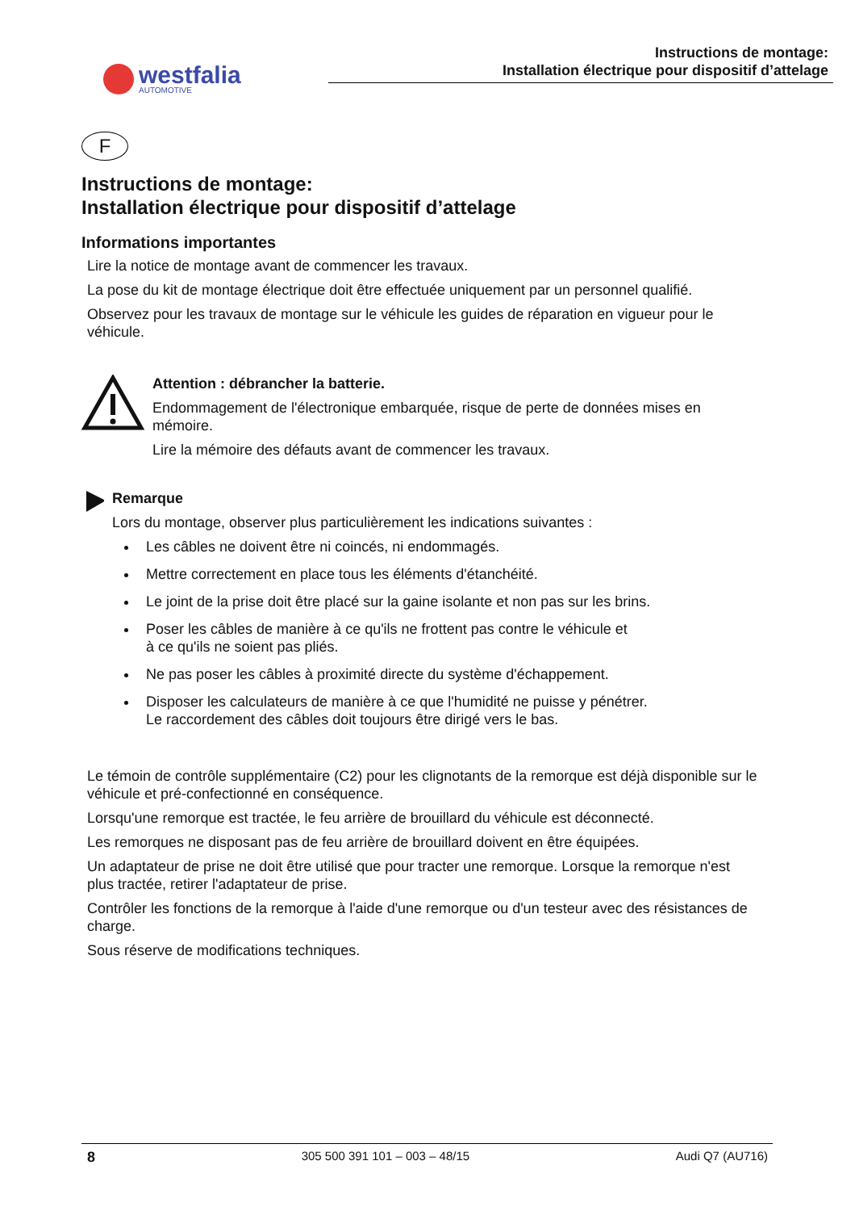westfalia
AUTOMOTIVE
Instructions de montage:
Installation électrique pour dispositif d’attelage
F
Instructions de montage:
Installation électrique pour dispositif d’attelage
Informations importantes
Lire la notice de montage avant de commencer les travaux.
La pose du kit de montage électrique doit être effectuée uniquement par un personnel qualifié.
Observez pour les travaux de montage sur le véhicule les guides de réparation en vigueur pour le véhicule.
Attention : débrancher la batterie.
Endommagement de l'électronique embarquée, risque de perte de données mises en mémoire.
Lire la mémoire des défauts avant de commencer les travaux.
Remarque
Lors du montage, observer plus particulièrement les indications suivantes :
Les câbles ne doivent être ni coincés, ni endommagés.
Mettre correctement en place tous les éléments d'étanchéité.
Le joint de la prise doit être placé sur la gaine isolante et non pas sur les brins.
Poser les câbles de manière à ce qu'ils ne frottent pas contre le véhicule et
à ce qu'ils ne soient pas pliés.
Ne pas poser les câbles à proximité directe du système d'échappement.
Disposer les calculateurs de manière à ce que l'humidité ne puisse y pénétrer.
Le raccordement des câbles doit toujours être dirigé vers le bas.
Le témoin de contrôle supplémentaire (C2) pour les clignotants de la remorque est déjà disponible sur le véhicule et pré-confectionné en conséquence.
Lorsqu'une remorque est tractée, le feu arrière de brouillard du véhicule est déconnecté.
Les remorques ne disposant pas de feu arrière de brouillard doivent en être équipées.
Un adaptateur de prise ne doit être utilisé que pour tracter une remorque. Lorsque la remorque n'est plus tractée, retirer l'adaptateur de prise.
Contrôler les fonctions de la remorque à l'aide d'une remorque ou d'un testeur avec des résistances de charge.
Sous réserve de modifications techniques.
8 305 500 391 101 – 003 – 48/15 Audi Q7 (AU716)